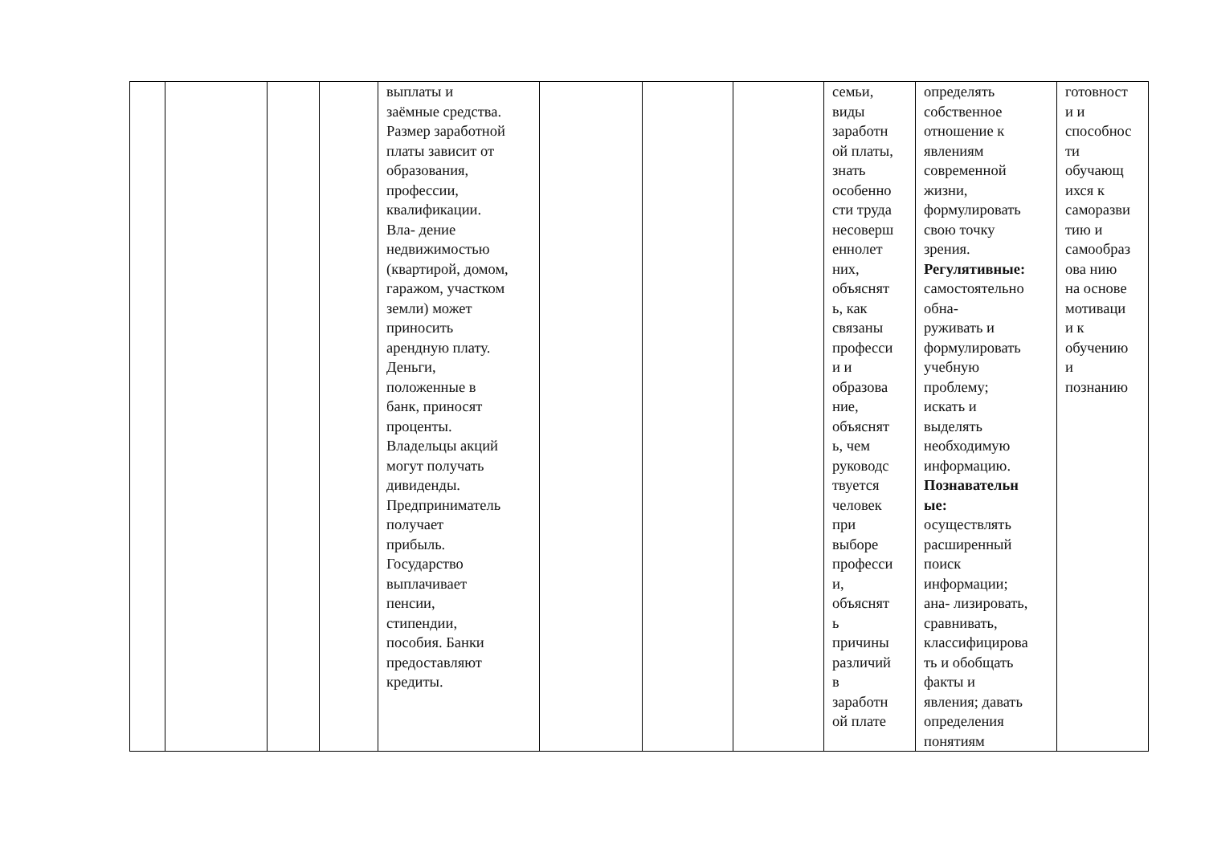| | | | | выплаты и заёмные средства. Размер заработной платы зависит от образования, профессии, квалификации. Вла- дение недвижимостью (квартирой, домом, гаражом, участком земли) может приносить арендную плату. Деньги, положенные в банк, приносят проценты. Владельцы акций могут получать дивиденды. Предприниматель получает прибыль. Государство выплачивает пенсии, стипендии, пособия. Банки предоставляют кредиты. | | | | семьи, виды заработн ой платы, знать особенно сти труда несоверш еннолет них, объяснят ь, как связаны професси и и образова ние, объяснят ь, чем руководс твуется человек при выборе професси и, объяснят ь причины различий в заработн ой плате | определять собственное отношение к явлениям современной жизни, формулировать свою точку зрения. Регулятивные: самостоятельно обна- руживать и формулировать учебную проблему; искать и выделять необходимую информацию. Познавательн ые: осуществлять расширенный поиск информации; ана- лизировать, сравнивать, классифицирова ть и обобщать факты и явления; давать определения понятиям | готовност и и способнос ти обучающ ихся к саморазви тию и самообраз ова нию на основе мотиваци и к обучению и познанию |